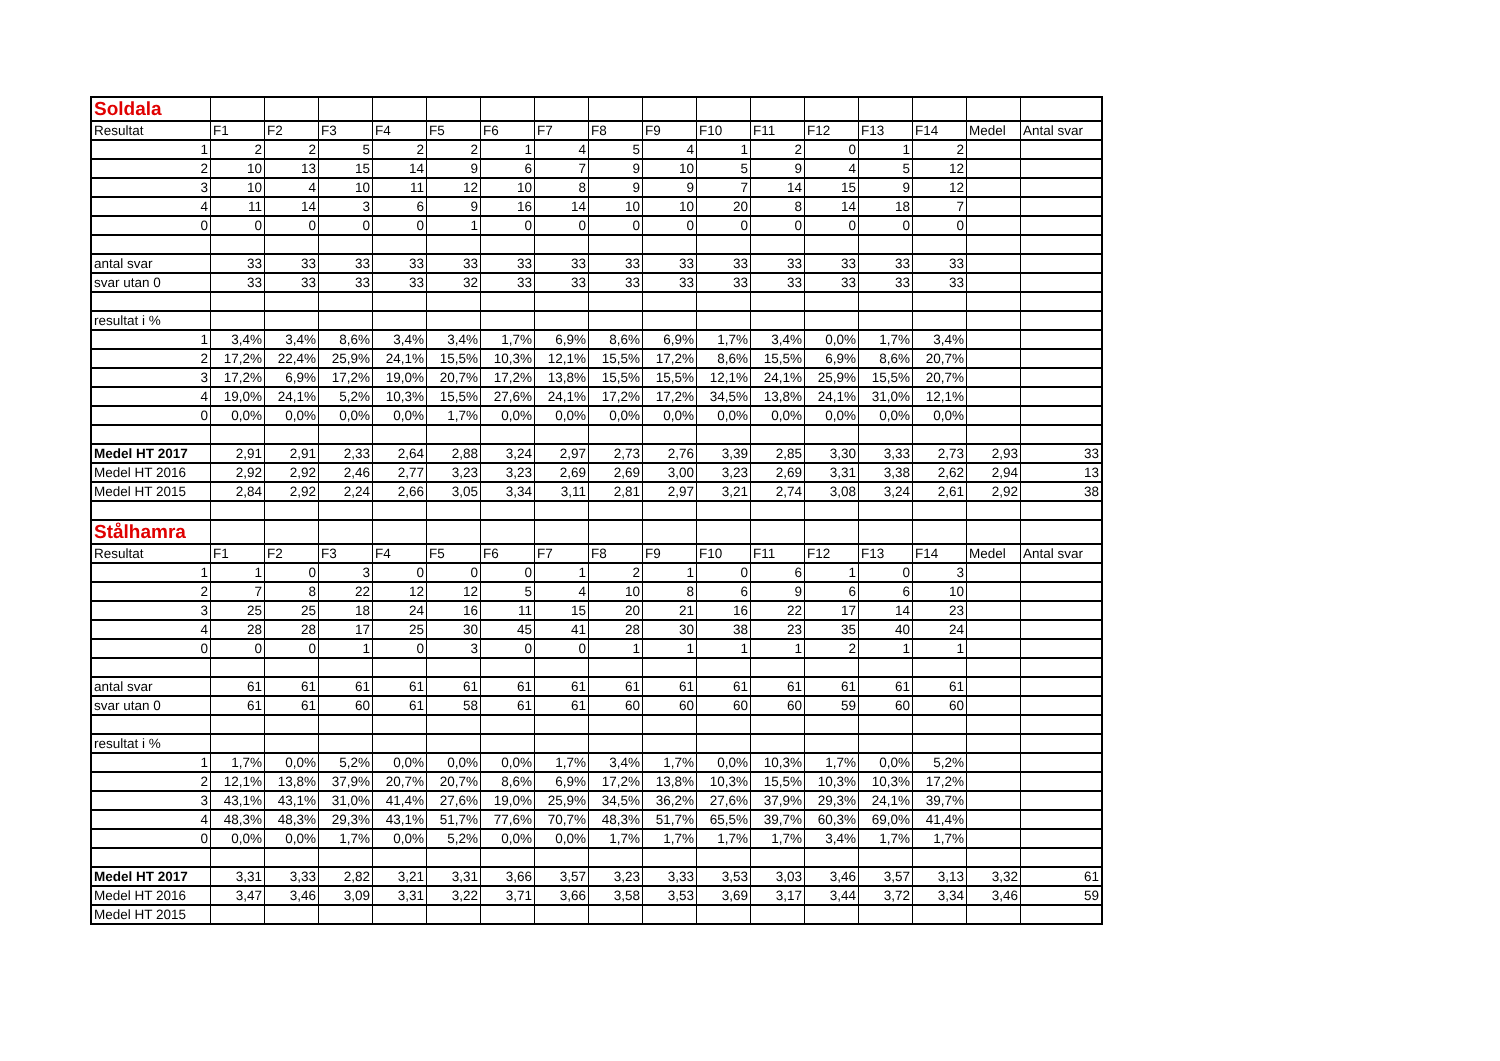| Soldala | | | | | | | | | | | | | | | | |
| Resultat | F1 | F2 | F3 | F4 | F5 | F6 | F7 | F8 | F9 | F10 | F11 | F12 | F13 | F14 | Medel | Antal svar |
| 1 | 2 | 2 | 5 | 2 | 2 | 1 | 4 | 5 | 4 | 1 | 2 | 0 | 1 | 2 | | |
| 2 | 10 | 13 | 15 | 14 | 9 | 6 | 7 | 9 | 10 | 5 | 9 | 4 | 5 | 12 | | |
| 3 | 10 | 4 | 10 | 11 | 12 | 10 | 8 | 9 | 9 | 7 | 14 | 15 | 9 | 12 | | |
| 4 | 11 | 14 | 3 | 6 | 9 | 16 | 14 | 10 | 10 | 20 | 8 | 14 | 18 | 7 | | |
| 0 | 0 | 0 | 0 | 0 | 1 | 0 | 0 | 0 | 0 | 0 | 0 | 0 | 0 | 0 | | |
| antal svar | 33 | 33 | 33 | 33 | 33 | 33 | 33 | 33 | 33 | 33 | 33 | 33 | 33 | 33 | | |
| svar utan 0 | 33 | 33 | 33 | 33 | 32 | 33 | 33 | 33 | 33 | 33 | 33 | 33 | 33 | 33 | | |
| resultat i % | | | | | | | | | | | | | | | | |
| 1 | 3,4% | 3,4% | 8,6% | 3,4% | 3,4% | 1,7% | 6,9% | 8,6% | 6,9% | 1,7% | 3,4% | 0,0% | 1,7% | 3,4% | | |
| 2 | 17,2% | 22,4% | 25,9% | 24,1% | 15,5% | 10,3% | 12,1% | 15,5% | 17,2% | 8,6% | 15,5% | 6,9% | 8,6% | 20,7% | | |
| 3 | 17,2% | 6,9% | 17,2% | 19,0% | 20,7% | 17,2% | 13,8% | 15,5% | 15,5% | 12,1% | 24,1% | 25,9% | 15,5% | 20,7% | | |
| 4 | 19,0% | 24,1% | 5,2% | 10,3% | 15,5% | 27,6% | 24,1% | 17,2% | 17,2% | 34,5% | 13,8% | 24,1% | 31,0% | 12,1% | | |
| 0 | 0,0% | 0,0% | 0,0% | 0,0% | 1,7% | 0,0% | 0,0% | 0,0% | 0,0% | 0,0% | 0,0% | 0,0% | 0,0% | 0,0% | | |
| Medel HT 2017 | 2,91 | 2,91 | 2,33 | 2,64 | 2,88 | 3,24 | 2,97 | 2,73 | 2,76 | 3,39 | 2,85 | 3,30 | 3,33 | 2,73 | 2,93 | 33 |
| Medel HT 2016 | 2,92 | 2,92 | 2,46 | 2,77 | 3,23 | 3,23 | 2,69 | 2,69 | 3,00 | 3,23 | 2,69 | 3,31 | 3,38 | 2,62 | 2,94 | 13 |
| Medel HT 2015 | 2,84 | 2,92 | 2,24 | 2,66 | 3,05 | 3,34 | 3,11 | 2,81 | 2,97 | 3,21 | 2,74 | 3,08 | 3,24 | 2,61 | 2,92 | 38 |
| Stålhamra | | | | | | | | | | | | | | | | |
| Resultat | F1 | F2 | F3 | F4 | F5 | F6 | F7 | F8 | F9 | F10 | F11 | F12 | F13 | F14 | Medel | Antal svar |
| 1 | 1 | 0 | 3 | 0 | 0 | 0 | 1 | 2 | 1 | 0 | 6 | 1 | 0 | 3 | | |
| 2 | 7 | 8 | 22 | 12 | 12 | 5 | 4 | 10 | 8 | 6 | 9 | 6 | 6 | 10 | | |
| 3 | 25 | 25 | 18 | 24 | 16 | 11 | 15 | 20 | 21 | 16 | 22 | 17 | 14 | 23 | | |
| 4 | 28 | 28 | 17 | 25 | 30 | 45 | 41 | 28 | 30 | 38 | 23 | 35 | 40 | 24 | | |
| 0 | 0 | 0 | 1 | 0 | 3 | 0 | 0 | 1 | 1 | 1 | 1 | 2 | 1 | 1 | | |
| antal svar | 61 | 61 | 61 | 61 | 61 | 61 | 61 | 61 | 61 | 61 | 61 | 61 | 61 | 61 | | |
| svar utan 0 | 61 | 61 | 60 | 61 | 58 | 61 | 61 | 60 | 60 | 60 | 60 | 59 | 60 | 60 | | |
| resultat i % | | | | | | | | | | | | | | | | |
| 1 | 1,7% | 0,0% | 5,2% | 0,0% | 0,0% | 0,0% | 1,7% | 3,4% | 1,7% | 0,0% | 10,3% | 1,7% | 0,0% | 5,2% | | |
| 2 | 12,1% | 13,8% | 37,9% | 20,7% | 20,7% | 8,6% | 6,9% | 17,2% | 13,8% | 10,3% | 15,5% | 10,3% | 10,3% | 17,2% | | |
| 3 | 43,1% | 43,1% | 31,0% | 41,4% | 27,6% | 19,0% | 25,9% | 34,5% | 36,2% | 27,6% | 37,9% | 29,3% | 24,1% | 39,7% | | |
| 4 | 48,3% | 48,3% | 29,3% | 43,1% | 51,7% | 77,6% | 70,7% | 48,3% | 51,7% | 65,5% | 39,7% | 60,3% | 69,0% | 41,4% | | |
| 0 | 0,0% | 0,0% | 1,7% | 0,0% | 5,2% | 0,0% | 0,0% | 1,7% | 1,7% | 1,7% | 1,7% | 3,4% | 1,7% | 1,7% | | |
| Medel HT 2017 | 3,31 | 3,33 | 2,82 | 3,21 | 3,31 | 3,66 | 3,57 | 3,23 | 3,33 | 3,53 | 3,03 | 3,46 | 3,57 | 3,13 | 3,32 | 61 |
| Medel HT 2016 | 3,47 | 3,46 | 3,09 | 3,31 | 3,22 | 3,71 | 3,66 | 3,58 | 3,53 | 3,69 | 3,17 | 3,44 | 3,72 | 3,34 | 3,46 | 59 |
| Medel HT 2015 | | | | | | | | | | | | | | | | |